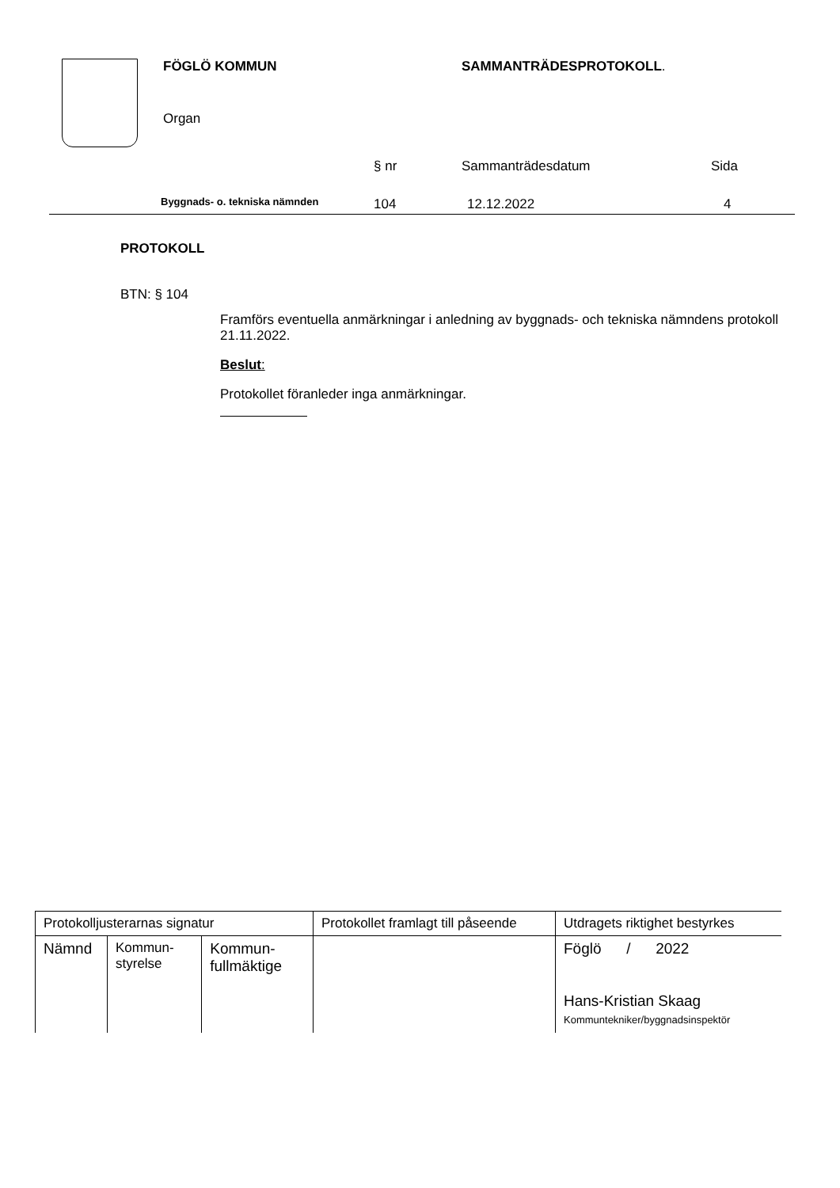FÖGLÖ KOMMUN SAMMANTRÄDESPROTOKOLL.
Organ
§ nr Sammanträdesdatum Sida
Byggnads- o. tekniska nämnden 104 12.12.2022 4
PROTOKOLL
BTN: § 104
Framförs eventuella anmärkningar i anledning av byggnads- och tekniska nämndens protokoll 21.11.2022.
Beslut:
Protokollet föranleder inga anmärkningar.
| Protokolljusterarnas signatur | | | Protokollet framlagt till påseende | Utdragets riktighet bestyrkes |
| Nämnd | Kommun- styrelse | Kommun- fullmäktige | | Föglö / 2022 Hans-Kristian Skaag Kommuntekniker/byggnadsinspektör |